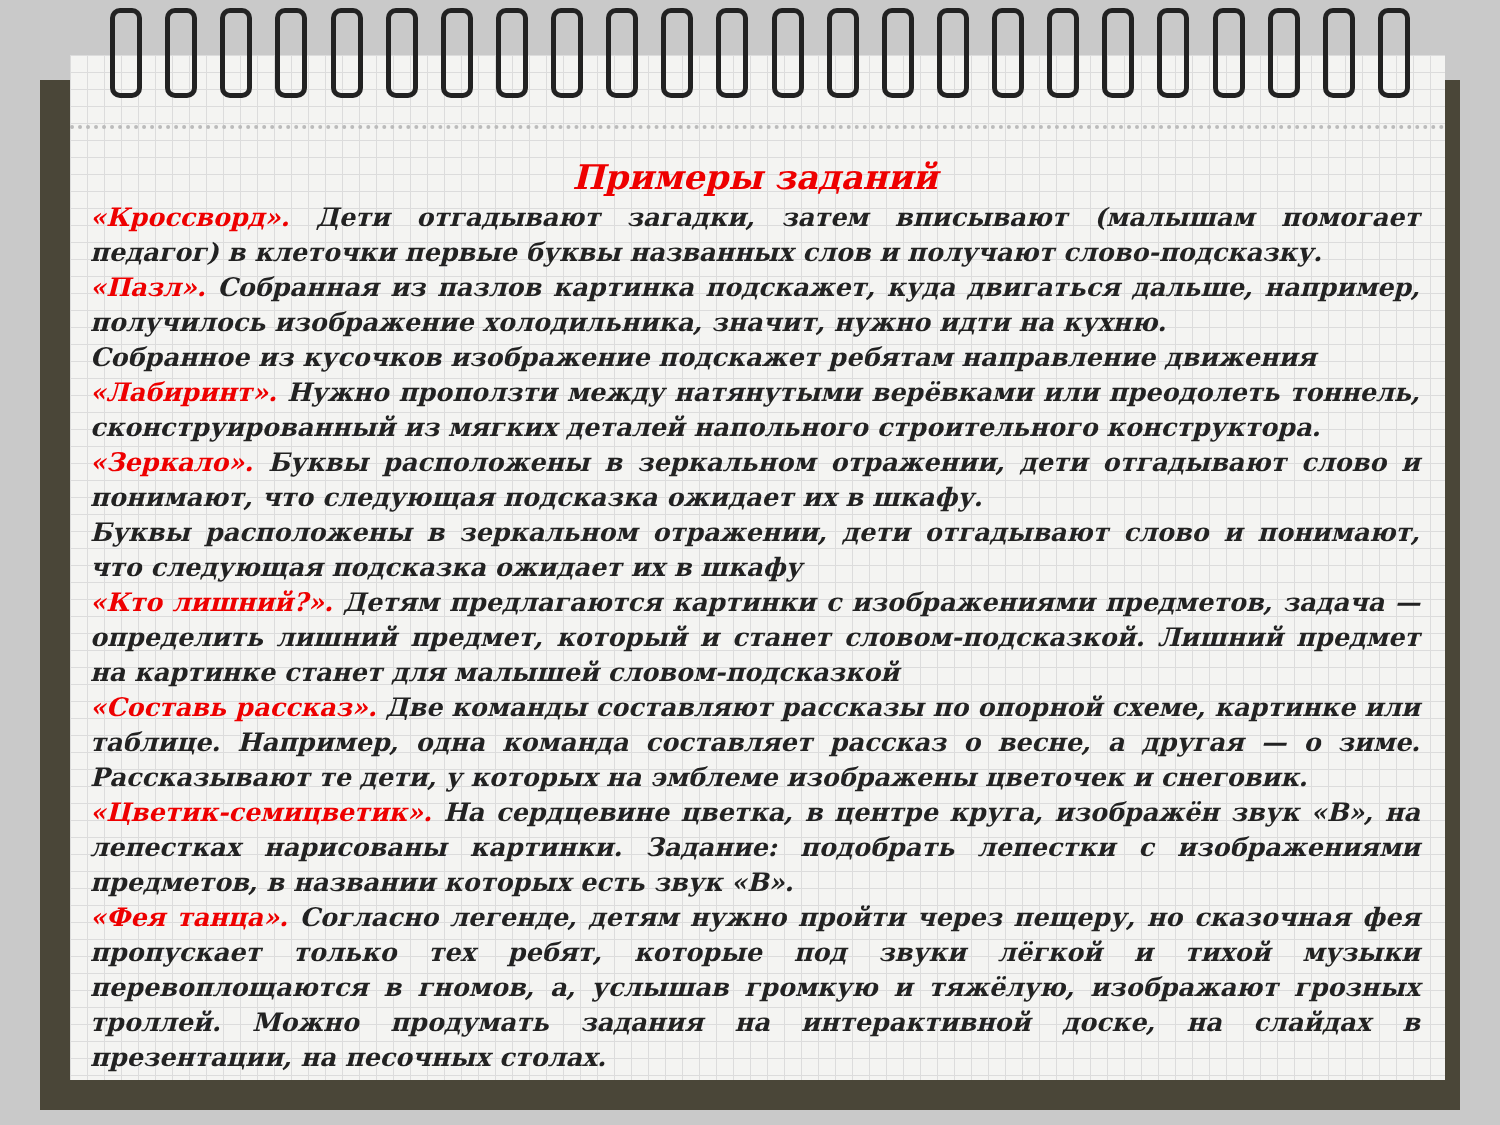Примеры заданий
«Кроссворд». Дети отгадывают загадки, затем вписывают (малышам помогает педагог) в клеточки первые буквы названных слов и получают слово-подсказку.
«Пазл». Собранная из пазлов картинка подскажет, куда двигаться дальше, например, получилось изображение холодильника, значит, нужно идти на кухню.
Собранное из кусочков изображение подскажет ребятам направление движения
«Лабиринт». Нужно проползти между натянутыми верёвками или преодолеть тоннель, сконструированный из мягких деталей напольного строительного конструктора.
«Зеркало». Буквы расположены в зеркальном отражении, дети отгадывают слово и понимают, что следующая подсказка ожидает их в шкафу.
Буквы расположены в зеркальном отражении, дети отгадывают слово и понимают, что следующая подсказка ожидает их в шкафу
«Кто лишний?». Детям предлагаются картинки с изображениями предметов, задача — определить лишний предмет, который и станет словом-подсказкой. Лишний предмет на картинке станет для малышей словом-подсказкой
«Составь рассказ». Две команды составляют рассказы по опорной схеме, картинке или таблице. Например, одна команда составляет рассказ о весне, а другая — о зиме. Рассказывают те дети, у которых на эмблеме изображены цветочек и снеговик.
«Цветик-семицветик». На сердцевине цветка, в центре круга, изображён звук «В», на лепестках нарисованы картинки. Задание: подобрать лепестки с изображениями предметов, в названии которых есть звук «В».
«Фея танца». Согласно легенде, детям нужно пройти через пещеру, но сказочная фея пропускает только тех ребят, которые под звуки лёгкой и тихой музыки перевоплощаются в гномов, а, услышав громкую и тяжёлую, изображают грозных троллей. Можно продумать задания на интерактивной доске, на слайдах в презентации, на песочных столах.